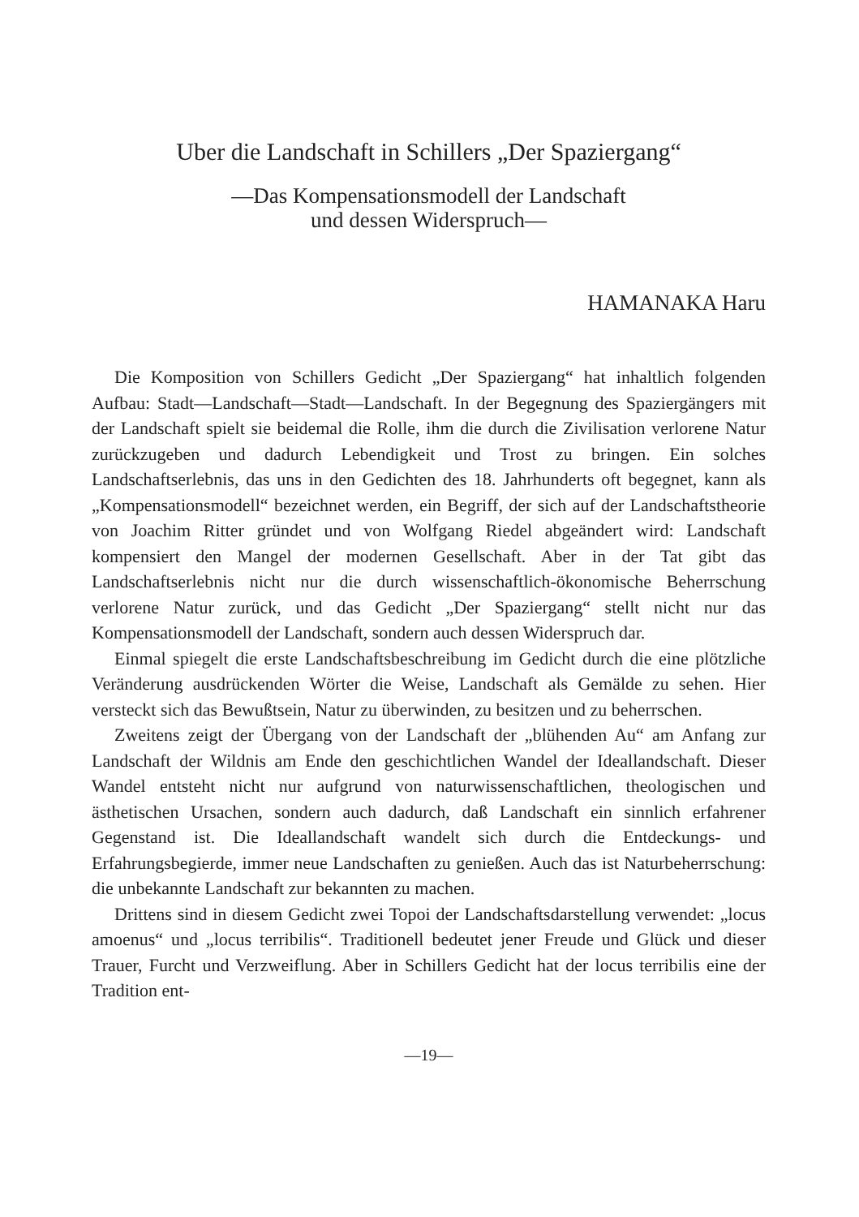Uber die Landschaft in Schillers „Der Spaziergang“
—Das Kompensationsmodell der Landschaft
und dessen Widerspruch—
HAMANAKA Haru
Die Komposition von Schillers Gedicht „Der Spaziergang“ hat inhaltlich folgenden Aufbau: Stadt—Landschaft—Stadt—Landschaft. In der Begegnung des Spaziergängers mit der Landschaft spielt sie beidemal die Rolle, ihm die durch die Zivilisation verlorene Natur zurückzugeben und dadurch Lebendigkeit und Trost zu bringen. Ein solches Landschaftserlebnis, das uns in den Gedichten des 18. Jahrhunderts oft begegnet, kann als „Kompensationsmodell“ bezeichnet werden, ein Begriff, der sich auf der Landschaftstheorie von Joachim Ritter gründet und von Wolfgang Riedel abgeändert wird: Landschaft kompensiert den Mangel der modernen Gesellschaft. Aber in der Tat gibt das Landschaftserlebnis nicht nur die durch wissenschaftlich-ökonomische Beherrschung verlorene Natur zurück, und das Gedicht „Der Spaziergang“ stellt nicht nur das Kompensationsmodell der Landschaft, sondern auch dessen Widerspruch dar.
Einmal spiegelt die erste Landschaftsbeschreibung im Gedicht durch die eine plötzliche Veränderung ausdrückenden Wörter die Weise, Landschaft als Gemälde zu sehen. Hier versteckt sich das Bewußtsein, Natur zu überwinden, zu besitzen und zu beherrschen.
Zweitens zeigt der Übergang von der Landschaft der „blühenden Au“ am Anfang zur Landschaft der Wildnis am Ende den geschichtlichen Wandel der Ideallandschaft. Dieser Wandel entsteht nicht nur aufgrund von naturwissenschaftlichen, theologischen und ästhetischen Ursachen, sondern auch dadurch, daß Landschaft ein sinnlich erfahrener Gegenstand ist. Die Ideallandschaft wandelt sich durch die Entdeckungs- und Erfahrungsbegierde, immer neue Landschaften zu genießen. Auch das ist Naturbeherrschung: die unbekannte Landschaft zur bekannten zu machen.
Drittens sind in diesem Gedicht zwei Topoi der Landschaftsdarstellung verwendet: „locus amoenus“ und „locus terribilis“. Traditionell bedeutet jener Freude und Glück und dieser Trauer, Furcht und Verzweiflung. Aber in Schillers Gedicht hat der locus terribilis eine der Tradition ent-
—19—